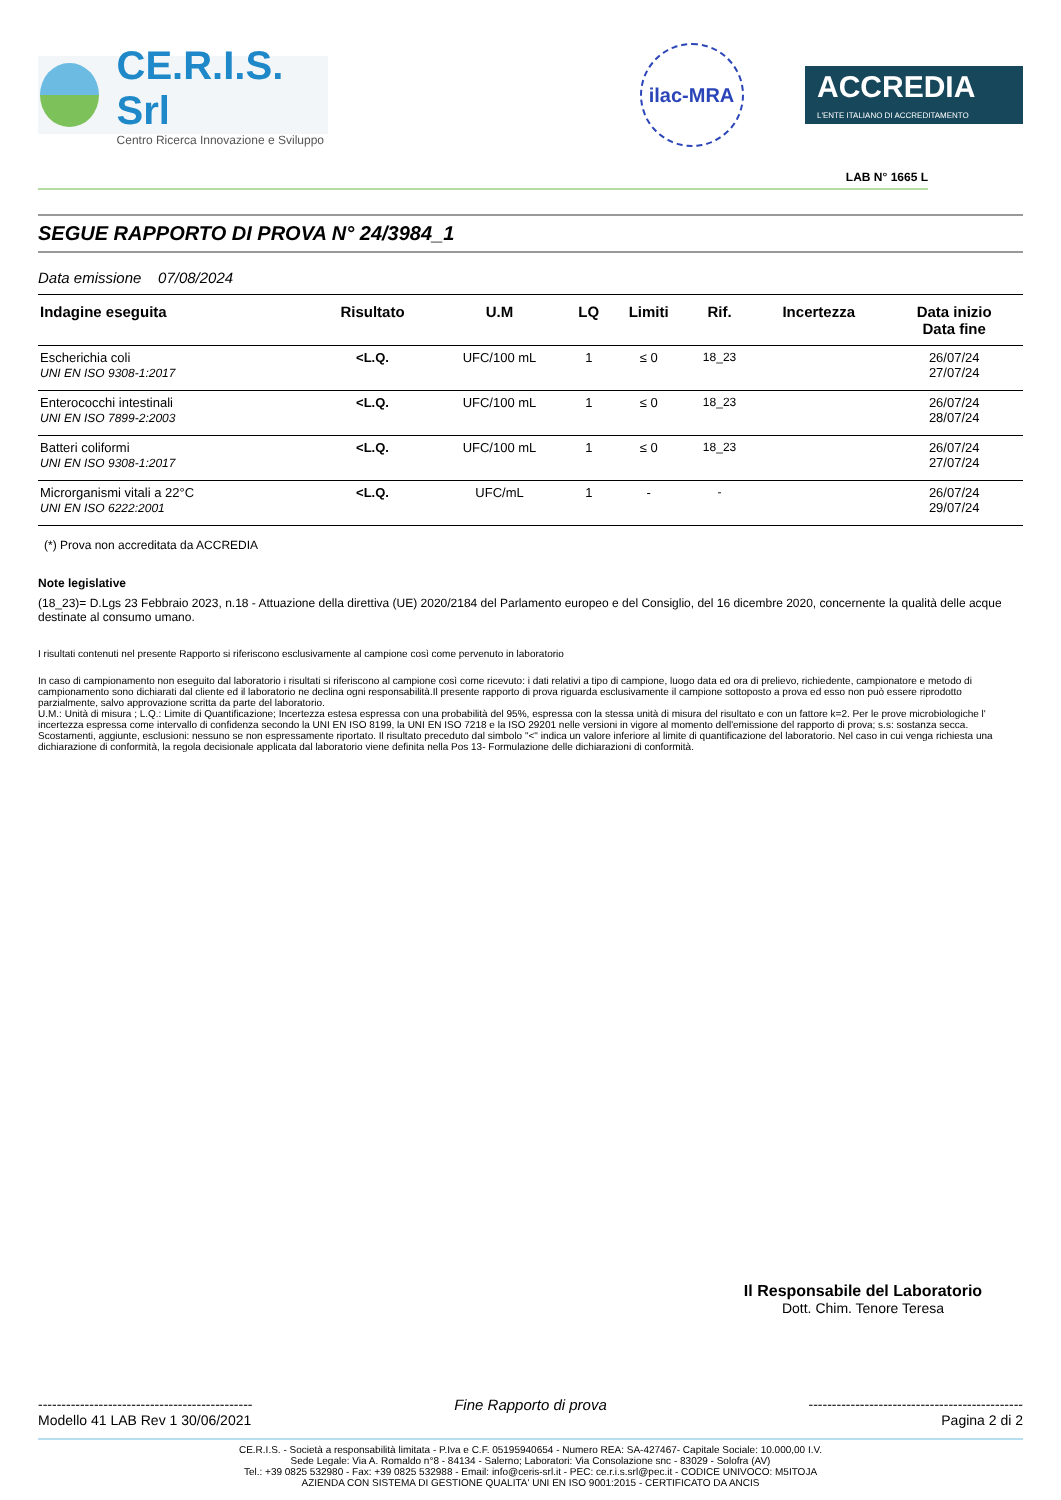CE.R.I.S. Srl
Centro Ricerca Innovazione e Sviluppo
ilac-MRA
ACCREDIA
L'ENTE ITALIANO DI ACCREDITAMENTO
LAB N° 1665 L
SEGUE RAPPORTO DI PROVA N° 24/3984_1
Data emissione 07/08/2024
| Indagine eseguita | Risultato | U.M | LQ | Limiti | Rif. | Incertezza | Data inizio Data fine |
| --- | --- | --- | --- | --- | --- | --- | --- |
| Escherichia coli UNI EN ISO 9308-1:2017 | <L.Q. | UFC/100 mL | 1 | ≤ 0 | 18_23 | | 26/07/24 27/07/24 |
| Enterococchi intestinali UNI EN ISO 7899-2:2003 | <L.Q. | UFC/100 mL | 1 | ≤ 0 | 18_23 | | 26/07/24 28/07/24 |
| Batteri coliformi UNI EN ISO 9308-1:2017 | <L.Q. | UFC/100 mL | 1 | ≤ 0 | 18_23 | | 26/07/24 27/07/24 |
| Microrganismi vitali a 22°C UNI EN ISO 6222:2001 | <L.Q. | UFC/mL | 1 | - | - | | 26/07/24 29/07/24 |
(*) Prova non accreditata da ACCREDIA
Note legislative
(18_23)= D.Lgs 23 Febbraio 2023, n.18 - Attuazione della direttiva (UE) 2020/2184 del Parlamento europeo e del Consiglio, del 16 dicembre 2020, concernente la qualità delle acque destinate al consumo umano.
I risultati contenuti nel presente Rapporto si riferiscono esclusivamente al campione così come pervenuto in laboratorio
In caso di campionamento non eseguito dal laboratorio i risultati si riferiscono al campione così come ricevuto: i dati relativi a tipo di campione, luogo data ed ora di prelievo, richiedente, campionatore e metodo di campionamento sono dichiarati dal cliente ed il laboratorio ne declina ogni responsabilità.Il presente rapporto di prova riguarda esclusivamente il campione sottoposto a prova ed esso non può essere riprodotto parzialmente, salvo approvazione scritta da parte del laboratorio.
U.M.: Unità di misura ; L.Q.: Limite di Quantificazione; Incertezza estesa espressa con una probabilità del 95%, espressa con la stessa unità di misura del risultato e con un fattore k=2. Per le prove microbiologiche l' incertezza espressa come intervallo di confidenza secondo la UNI EN ISO 8199, la UNI EN ISO 7218 e la ISO 29201 nelle versioni in vigore al momento dell'emissione del rapporto di prova; s.s: sostanza secca. Scostamenti, aggiunte, esclusioni: nessuno se non espressamente riportato. Il risultato preceduto dal simbolo "<" indica un valore inferiore al limite di quantificazione del laboratorio. Nel caso in cui venga richiesta una dichiarazione di conformità, la regola decisionale applicata dal laboratorio viene definita nella Pos 13- Formulazione delle dichiarazioni di conformità.
Il Responsabile del Laboratorio
Dott. Chim. Tenore Teresa
----------------------------------------------
Modello 41 LAB Rev 1 30/06/2021
Fine Rapporto di prova ----------------------------------------------
Pagina 2 di 2
CE.R.I.S. - Società a responsabilità limitata - P.Iva e C.F. 05195940654 - Numero REA: SA-427467- Capitale Sociale: 10.000,00 I.V.
Sede Legale: Via A. Romaldo n°8 - 84134 - Salerno; Laboratori: Via Consolazione snc - 83029 - Solofra (AV)
Tel.: +39 0825 532980 - Fax: +39 0825 532988 - Email: info@ceris-srl.it - PEC: ce.r.i.s.srl@pec.it - CODICE UNIVOCO: M5ITOJA
AZIENDA CON SISTEMA DI GESTIONE QUALITA' UNI EN ISO 9001:2015 - CERTIFICATO DA ANCIS